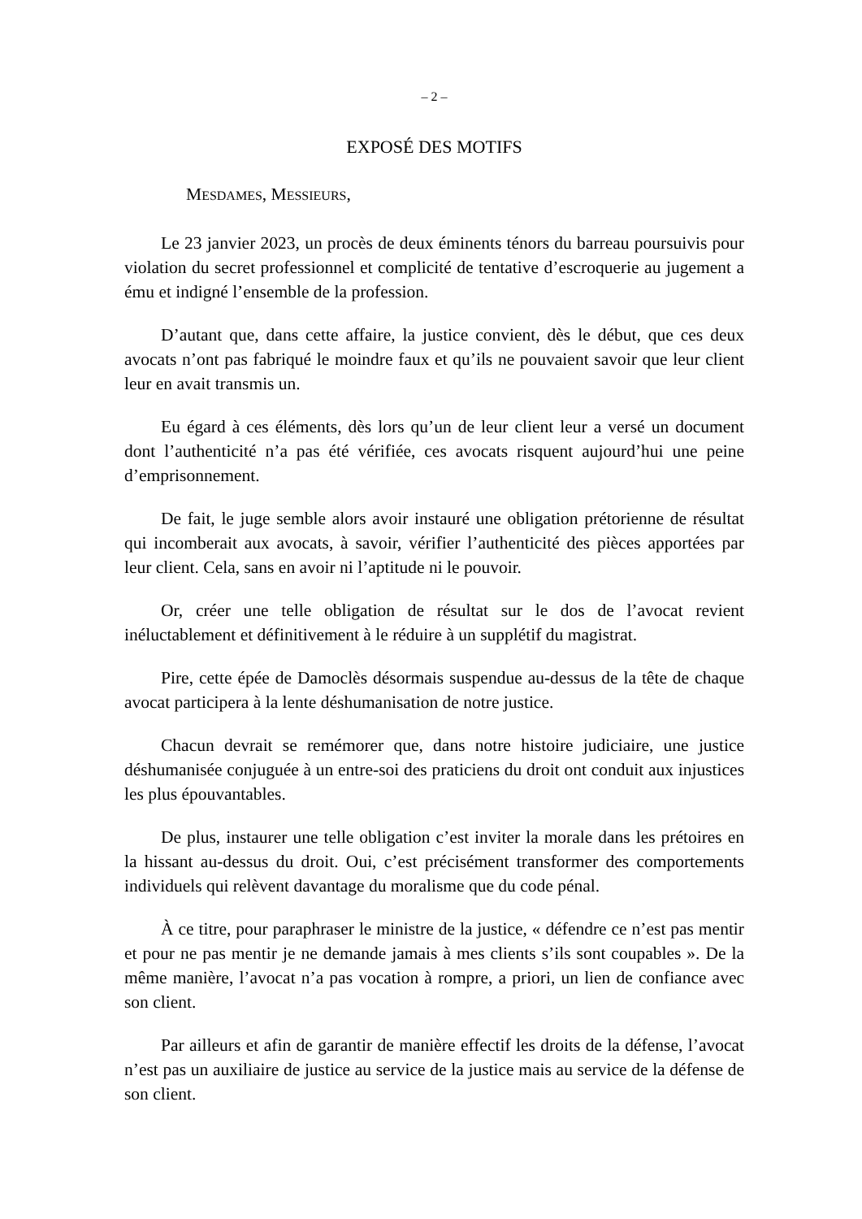– 2 –
EXPOSÉ DES MOTIFS
MESDAMES, MESSIEURS,
Le 23 janvier 2023, un procès de deux éminents ténors du barreau poursuivis pour violation du secret professionnel et complicité de tentative d’escroquerie au jugement a ému et indigné l’ensemble de la profession.
D’autant que, dans cette affaire, la justice convient, dès le début, que ces deux avocats n’ont pas fabriqué le moindre faux et qu’ils ne pouvaient savoir que leur client leur en avait transmis un.
Eu égard à ces éléments, dès lors qu’un de leur client leur a versé un document dont l’authenticité n’a pas été vérifiée, ces avocats risquent aujourd’hui une peine d’emprisonnement.
De fait, le juge semble alors avoir instauré une obligation prétorienne de résultat qui incomberait aux avocats, à savoir, vérifier l’authenticité des pièces apportées par leur client. Cela, sans en avoir ni l’aptitude ni le pouvoir.
Or, créer une telle obligation de résultat sur le dos de l’avocat revient inéluctablement et définitivement à le réduire à un supplétif du magistrat.
Pire, cette épée de Damoclès désormais suspendue au-dessus de la tête de chaque avocat participera à la lente déshumanisation de notre justice.
Chacun devrait se remémorer que, dans notre histoire judiciaire, une justice déshumanisée conjuguée à un entre-soi des praticiens du droit ont conduit aux injustices les plus épouvantables.
De plus, instaurer une telle obligation c’est inviter la morale dans les prétoires en la hissant au-dessus du droit. Oui, c’est précisément transformer des comportements individuels qui relèvent davantage du moralisme que du code pénal.
À ce titre, pour paraphraser le ministre de la justice, « défendre ce n’est pas mentir et pour ne pas mentir je ne demande jamais à mes clients s’ils sont coupables ». De la même manière, l’avocat n’a pas vocation à rompre, a priori, un lien de confiance avec son client.
Par ailleurs et afin de garantir de manière effectif les droits de la défense, l’avocat n’est pas un auxiliaire de justice au service de la justice mais au service de la défense de son client.